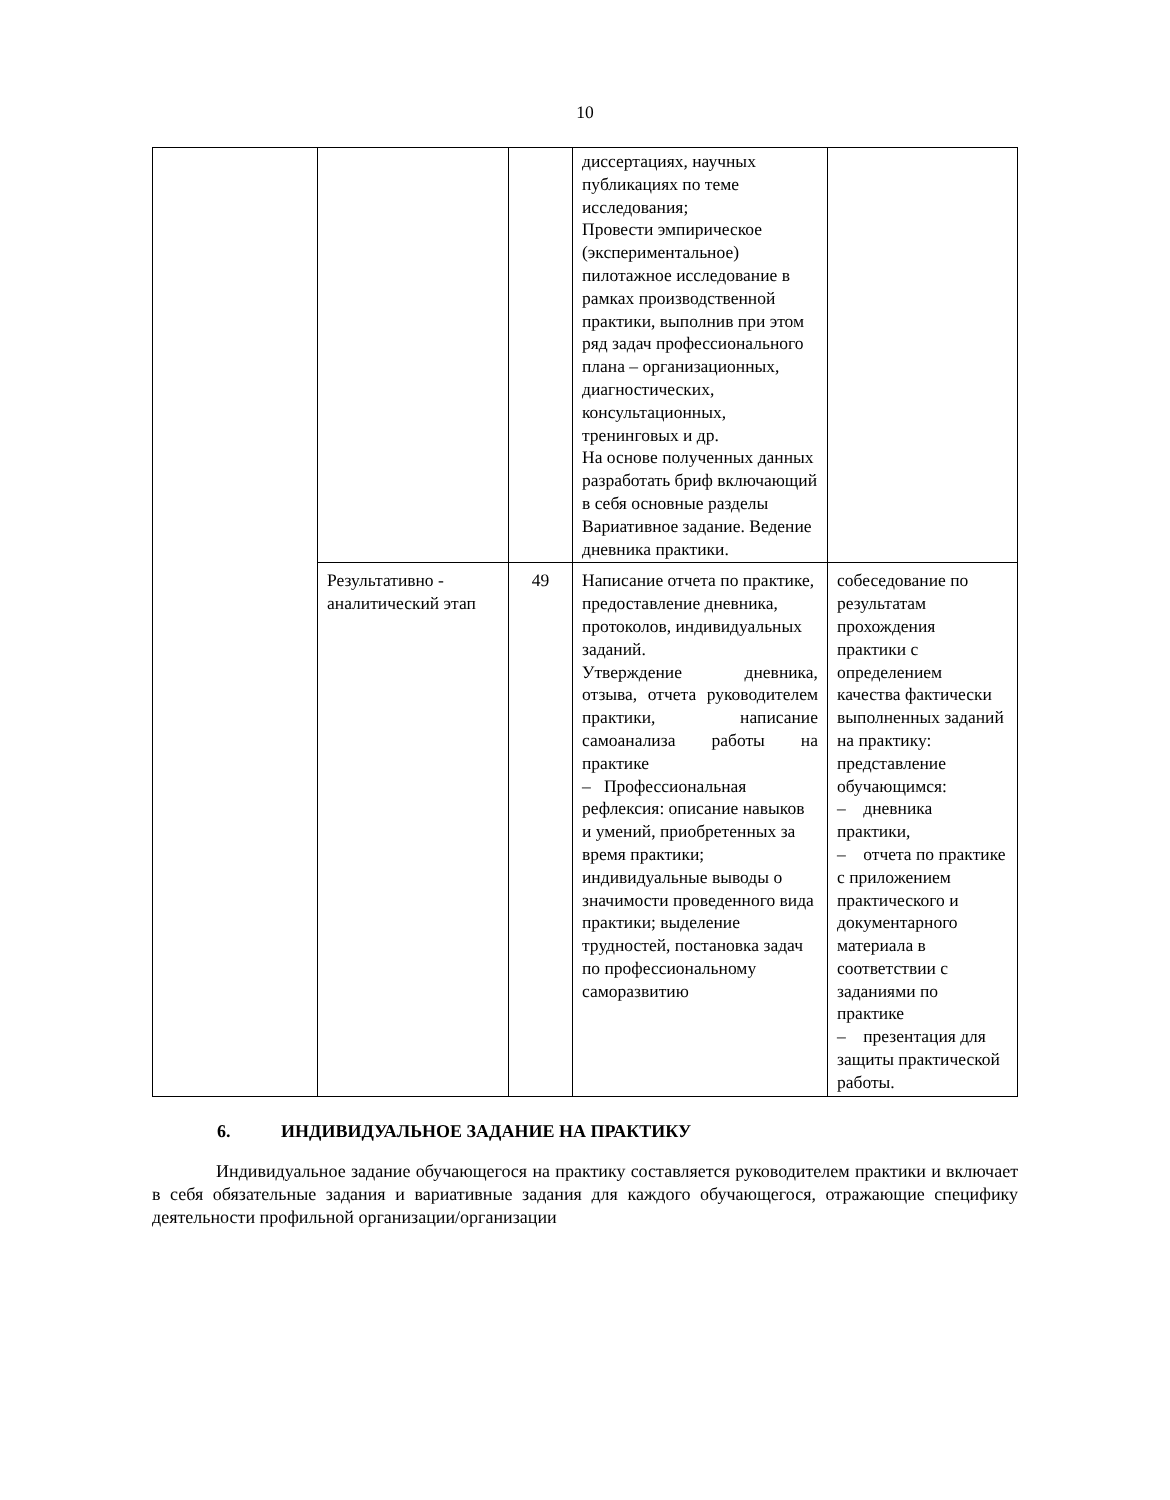10
| | | | диссертациях, научных публикациях по теме исследования; Провести эмпирическое (экспериментальное) пилотажное исследование в рамках производственной практики, выполнив при этом ряд задач профессионального плана – организационных, диагностических, консультационных, тренинговых и др. На основе полученных данных разработать бриф включающий в себя основные разделы Вариативное задание. Ведение дневника практики. | |
| | Результативно - аналитический этап | 49 | Написание отчета по практике, предоставление дневника, протоколов, индивидуальных заданий. Утверждение дневника, отзыва, отчета руководителем практики, написание самоанализа работы на практике – Профессиональная рефлексия: описание навыков и умений, приобретенных за время практики; индивидуальные выводы о значимости проведенного вида практики; выделение трудностей, постановка задач по профессиональному саморазвитию | собеседование по результатам прохождения практики с определением качества фактически выполненных заданий на практику: представление обучающимся: – дневника практики, – отчета по практике с приложением практического и документарного материала в соответствии с заданиями по практике – презентация для защиты практической работы. |
6. ИНДИВИДУАЛЬНОЕ ЗАДАНИЕ НА ПРАКТИКУ
Индивидуальное задание обучающегося на практику составляется руководителем практики и включает в себя обязательные задания и вариативные задания для каждого обучающегося, отражающие специфику деятельности профильной организации/организации